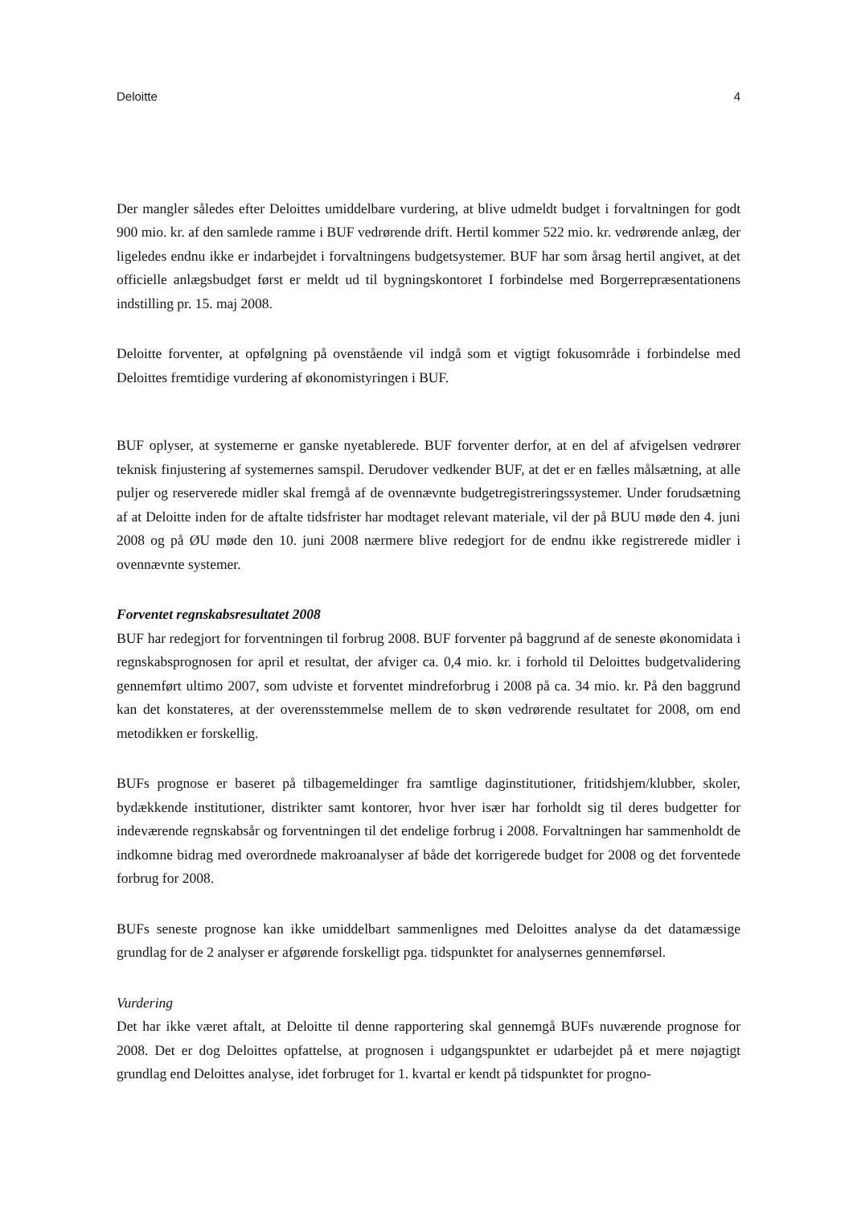Deloitte 4
Der mangler således efter Deloittes umiddelbare vurdering, at blive udmeldt budget i forvaltningen for godt 900 mio. kr. af den samlede ramme i BUF vedrørende drift. Hertil kommer 522 mio. kr. vedrørende anlæg, der ligeledes endnu ikke er indarbejdet i forvaltningens budgetsystemer. BUF har som årsag hertil angivet, at det officielle anlægsbudget først er meldt ud til bygningskontoret I forbindelse med Borgerrepræsentationens indstilling pr. 15. maj 2008.
Deloitte forventer, at opfølgning på ovenstående vil indgå som et vigtigt fokusområde i forbindelse med Deloittes fremtidige vurdering af økonomistyringen i BUF.
BUF oplyser, at systemerne er ganske nyetablerede. BUF forventer derfor, at en del af afvigelsen vedrører teknisk finjustering af systemernes samspil. Derudover vedkender BUF, at det er en fælles målsætning, at alle puljer og reserverede midler skal fremgå af de ovennævnte budgetregistreringssystemer. Under forudsætning af at Deloitte inden for de aftalte tidsfrister har modtaget relevant materiale, vil der på BUU møde den 4. juni 2008 og på ØU møde den 10. juni 2008 nærmere blive redegjort for de endnu ikke registrerede midler i ovennævnte systemer.
Forventet regnskabsresultatet 2008
BUF har redegjort for forventningen til forbrug 2008. BUF forventer på baggrund af de seneste økonomidata i regnskabsprognosen for april et resultat, der afviger ca. 0,4 mio. kr. i forhold til Deloittes budgetvalidering gennemført ultimo 2007, som udviste et forventet mindreforbrug i 2008 på ca. 34 mio. kr. På den baggrund kan det konstateres, at der overensstemmelse mellem de to skøn vedrørende resultatet for 2008, om end metodikken er forskellig.
BUFs prognose er baseret på tilbagemeldinger fra samtlige daginstitutioner, fritidshjem/klubber, skoler, bydækkende institutioner, distrikter samt kontorer, hvor hver især har forholdt sig til deres budgetter for indeværende regnskabsår og forventningen til det endelige forbrug i 2008. Forvaltningen har sammenholdt de indkomne bidrag med overordnede makroanalyser af både det korrigerede budget for 2008 og det forventede forbrug for 2008.
BUFs seneste prognose kan ikke umiddelbart sammenlignes med Deloittes analyse da det datamæssige grundlag for de 2 analyser er afgørende forskelligt pga. tidspunktet for analysernes gennemførsel.
Vurdering
Det har ikke været aftalt, at Deloitte til denne rapportering skal gennemgå BUFs nuværende prognose for 2008. Det er dog Deloittes opfattelse, at prognosen i udgangspunktet er udarbejdet på et mere nøjagtigt grundlag end Deloittes analyse, idet forbruget for 1. kvartal er kendt på tidspunktet for progno-